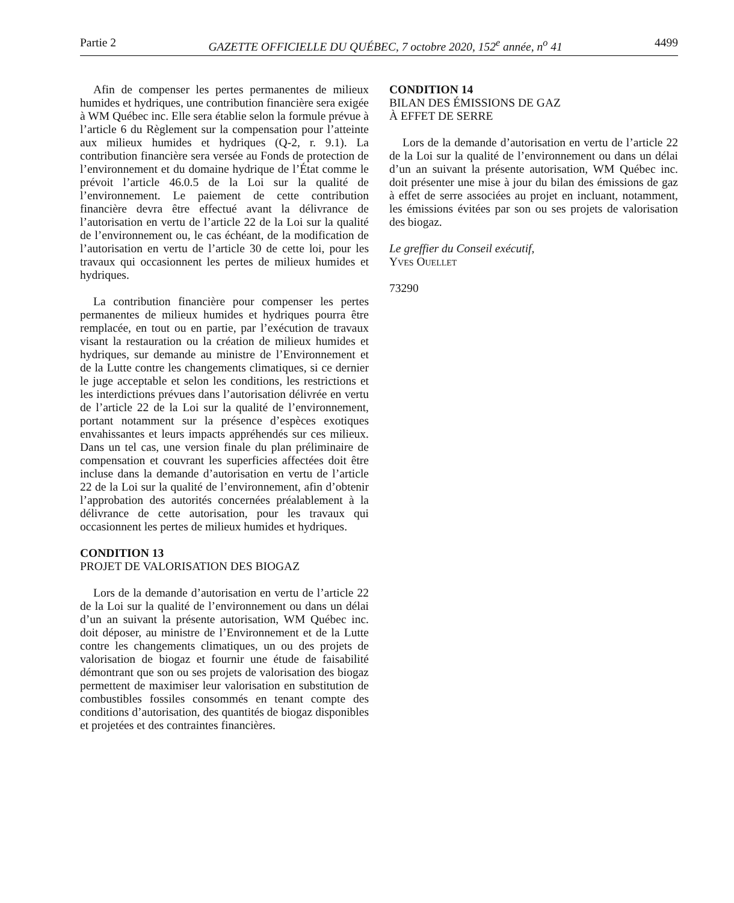Partie 2 GAZETTE OFFICIELLE DU QUÉBEC, 7 octobre 2020, 152<sup>e</sup> année, n<sup>o</sup> 41 4499
Afin de compenser les pertes permanentes de milieux humides et hydriques, une contribution financière sera exigée à WM Québec inc. Elle sera établie selon la formule prévue à l’article 6 du Règlement sur la compensation pour l’atteinte aux milieux humides et hydriques (Q-2, r. 9.1). La contribution financière sera versée au Fonds de protection de l’environnement et du domaine hydrique de l’État comme le prévoit l’article 46.0.5 de la Loi sur la qualité de l’environnement. Le paiement de cette contribution financière devra être effectué avant la délivrance de l’autorisation en vertu de l’article 22 de la Loi sur la qualité de l’environnement ou, le cas échéant, de la modification de l’autorisation en vertu de l’article 30 de cette loi, pour les travaux qui occasionnent les pertes de milieux humides et hydriques.
La contribution financière pour compenser les pertes permanentes de milieux humides et hydriques pourra être remplacée, en tout ou en partie, par l’exécution de travaux visant la restauration ou la création de milieux humides et hydriques, sur demande au ministre de l’Environnement et de la Lutte contre les changements climatiques, si ce dernier le juge acceptable et selon les conditions, les restrictions et les interdictions prévues dans l’autorisation délivrée en vertu de l’article 22 de la Loi sur la qualité de l’environnement, portant notamment sur la présence d’espèces exotiques envahissantes et leurs impacts appréhendés sur ces milieux. Dans un tel cas, une version finale du plan préliminaire de compensation et couvrant les superficies affectées doit être incluse dans la demande d’autorisation en vertu de l’article 22 de la Loi sur la qualité de l’environnement, afin d’obtenir l’approbation des autorités concernées préalablement à la délivrance de cette autorisation, pour les travaux qui occasionnent les pertes de milieux humides et hydriques.
CONDITION 13
PROJET DE VALORISATION DES BIOGAZ
Lors de la demande d’autorisation en vertu de l’article 22 de la Loi sur la qualité de l’environnement ou dans un délai d’un an suivant la présente autorisation, WM Québec inc. doit déposer, au ministre de l’Environnement et de la Lutte contre les changements climatiques, un ou des projets de valorisation de biogaz et fournir une étude de faisabilité démontrant que son ou ses projets de valorisation des biogaz permettent de maximiser leur valorisation en substitution de combustibles fossiles consommés en tenant compte des conditions d’autorisation, des quantités de biogaz disponibles et projetées et des contraintes financières.
CONDITION 14
BILAN DES ÉMISSIONS DE GAZ
À EFFET DE SERRE
Lors de la demande d’autorisation en vertu de l’article 22 de la Loi sur la qualité de l’environnement ou dans un délai d’un an suivant la présente autorisation, WM Québec inc. doit présenter une mise à jour du bilan des émissions de gaz à effet de serre associées au projet en incluant, notamment, les émissions évitées par son ou ses projets de valorisation des biogaz.
Le greffier du Conseil exécutif,
Yves Ouellet
73290